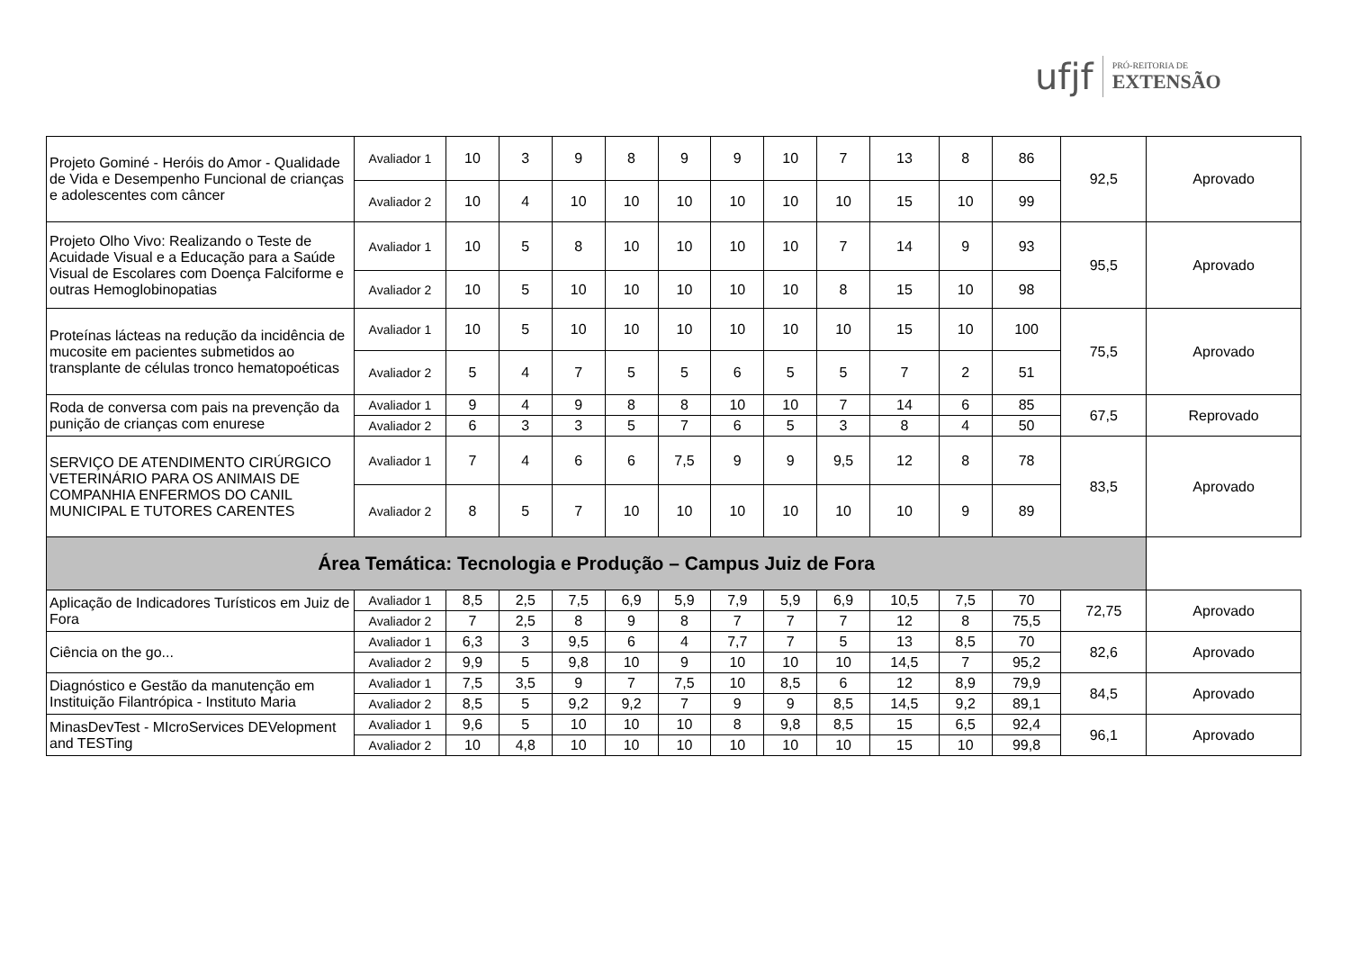ufjf
PRÓ-REITORIA DE
EXTENSÃO
| Projeto Gominé - Heróis do Amor - Qualidade de Vida e Desempenho Funcional de crianças e adolescentes com câncer | Avaliador 1 | 10 | 3 | 9 | 8 | 9 | 9 | 10 | 7 | 13 | 8 | 86 | 92,5 | Aprovado |
| | Avaliador 2 | 10 | 4 | 10 | 10 | 10 | 10 | 10 | 10 | 15 | 10 | 99 | | |
| Projeto Olho Vivo: Realizando o Teste de Acuidade Visual e a Educação para a Saúde Visual de Escolares com Doença Falciforme e outras Hemoglobinopatias | Avaliador 1 | 10 | 5 | 8 | 10 | 10 | 10 | 10 | 7 | 14 | 9 | 93 | 95,5 | Aprovado |
| | Avaliador 2 | 10 | 5 | 10 | 10 | 10 | 10 | 10 | 8 | 15 | 10 | 98 | | |
| Proteínas lácteas na redução da incidência de mucosite em pacientes submetidos ao transplante de células tronco hematopoéticas | Avaliador 1 | 10 | 5 | 10 | 10 | 10 | 10 | 10 | 10 | 15 | 10 | 100 | 75,5 | Aprovado |
| | Avaliador 2 | 5 | 4 | 7 | 5 | 5 | 6 | 5 | 5 | 7 | 2 | 51 | | |
| Roda de conversa com pais na prevenção da punição de crianças com enurese | Avaliador 1 | 9 | 4 | 9 | 8 | 8 | 10 | 10 | 7 | 14 | 6 | 85 | 67,5 | Reprovado |
| | Avaliador 2 | 6 | 3 | 3 | 5 | 7 | 6 | 5 | 3 | 8 | 4 | 50 | | |
| SERVIÇO DE ATENDIMENTO CIRÚRGICO VETERINÁRIO PARA OS ANIMAIS DE COMPANHIA ENFERMOS DO CANIL MUNICIPAL E TUTORES CARENTES | Avaliador 1 | 7 | 4 | 6 | 6 | 7,5 | 9 | 9 | 9,5 | 12 | 8 | 78 | 83,5 | Aprovado |
| | Avaliador 2 | 8 | 5 | 7 | 10 | 10 | 10 | 10 | 10 | 10 | 9 | 89 | | |
| Área Temática: Tecnologia e Produção – Campus Juiz de Fora | | | | | | | | | | | | | | |
| Aplicação de Indicadores Turísticos em Juiz de Fora | Avaliador 1 | 8,5 | 2,5 | 7,5 | 6,9 | 5,9 | 7,9 | 5,9 | 6,9 | 10,5 | 7,5 | 70 | 72,75 | Aprovado |
| | Avaliador 2 | 7 | 2,5 | 8 | 9 | 8 | 7 | 7 | 7 | 12 | 8 | 75,5 | | |
| Ciência on the go... | Avaliador 1 | 6,3 | 3 | 9,5 | 6 | 4 | 7,7 | 7 | 5 | 13 | 8,5 | 70 | 82,6 | Aprovado |
| | Avaliador 2 | 9,9 | 5 | 9,8 | 10 | 9 | 10 | 10 | 10 | 14,5 | 7 | 95,2 | | |
| Diagnóstico e Gestão da manutenção em Instituição Filantrópica - Instituto Maria | Avaliador 1 | 7,5 | 3,5 | 9 | 7 | 7,5 | 10 | 8,5 | 6 | 12 | 8,9 | 79,9 | 84,5 | Aprovado |
| | Avaliador 2 | 8,5 | 5 | 9,2 | 9,2 | 7 | 9 | 9 | 8,5 | 14,5 | 9,2 | 89,1 | | |
| MinasDevTest - MIcroServices DEVelopment and TESTing | Avaliador 1 | 9,6 | 5 | 10 | 10 | 10 | 8 | 9,8 | 8,5 | 15 | 6,5 | 92,4 | 96,1 | Aprovado |
| | Avaliador 2 | 10 | 4,8 | 10 | 10 | 10 | 10 | 10 | 10 | 15 | 10 | 99,8 | | |